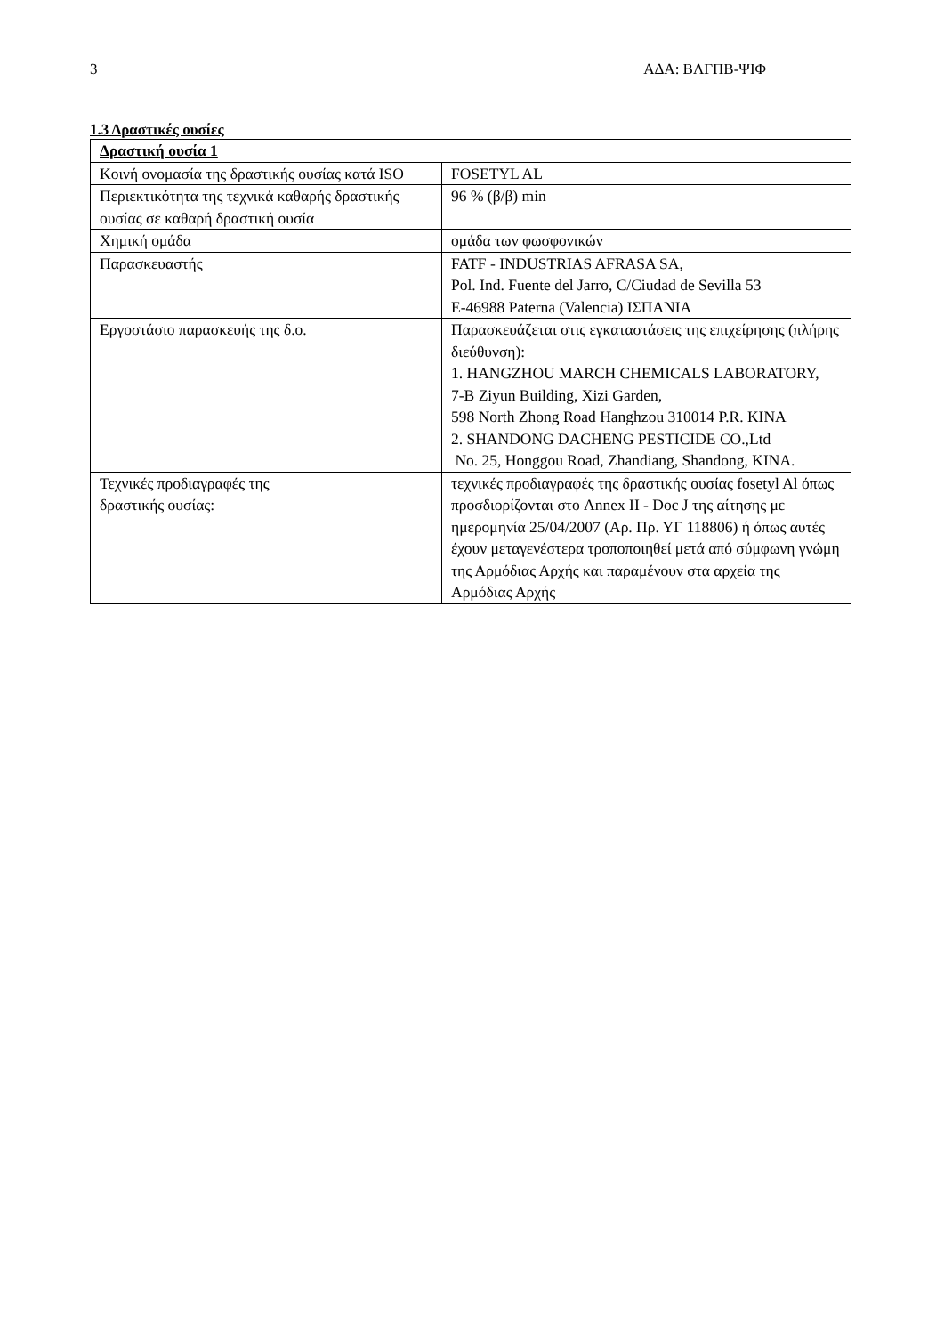3 ΑΔΑ: ΒΛΓΠΒ-ΨΙΦ
1.3 Δραστικές ουσίες
| Δραστική ουσία 1 | |
| Κοινή ονομασία της δραστικής ουσίας κατά ISO | FOSETYL AL |
| Περιεκτικότητα της τεχνικά καθαρής δραστικής ουσίας σε καθαρή δραστική ουσία | 96 % (β/β) min |
| Χημική ομάδα | ομάδα των φωσφονικών |
| Παρασκευαστής | FATF - INDUSTRIAS AFRASA SA, Pol. Ind. Fuente del Jarro, C/Ciudad de Sevilla 53 E-46988 Paterna (Valencia) ΙΣΠΑΝΙΑ |
| Εργοστάσιο παρασκευής της δ.ο. | Παρασκευάζεται στις εγκαταστάσεις της επιχείρησης (πλήρης διεύθυνση): 1. HANGZHOU MARCH CHEMICALS LABORATORY, 7-B Ziyun Building, Xizi Garden, 598 North Zhong Road Hanghzou 310014 P.R. KINA 2. SHANDONG DACHENG PESTICIDE CO.,Ltd No. 25, Honggou Road, Zhandiang, Shandong, KINA. |
| Τεχνικές προδιαγραφές της δραστικής ουσίας: | τεχνικές προδιαγραφές της δραστικής ουσίας fosetyl Al όπως προσδιορίζονται στο Annex II - Doc J της αίτησης με ημερομηνία 25/04/2007 (Αρ. Πρ. ΥΓ 118806) ή όπως αυτές έχουν μεταγενέστερα τροποποιηθεί μετά από σύμφωνη γνώμη της Αρμόδιας Αρχής και παραμένουν στα αρχεία της Αρμόδιας Αρχής |